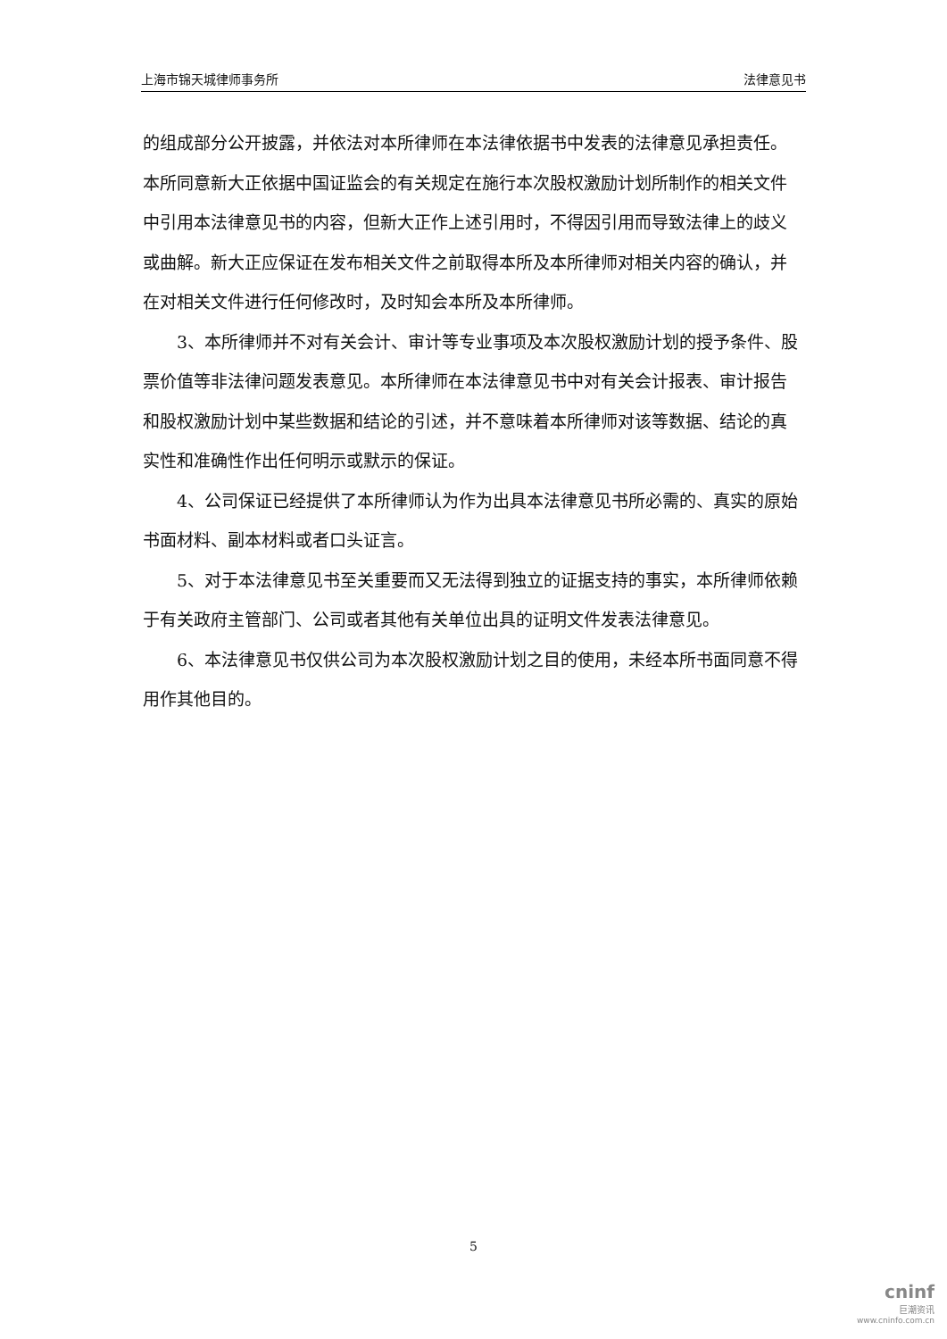上海市锦天城律师事务所 法律意见书
的组成部分公开披露，并依法对本所律师在本法律依据书中发表的法律意见承担责任。本所同意新大正依据中国证监会的有关规定在施行本次股权激励计划所制作的相关文件中引用本法律意见书的内容，但新大正作上述引用时，不得因引用而导致法律上的歧义或曲解。新大正应保证在发布相关文件之前取得本所及本所律师对相关内容的确认，并在对相关文件进行任何修改时，及时知会本所及本所律师。
3、本所律师并不对有关会计、审计等专业事项及本次股权激励计划的授予条件、股票价值等非法律问题发表意见。本所律师在本法律意见书中对有关会计报表、审计报告和股权激励计划中某些数据和结论的引述，并不意味着本所律师对该等数据、结论的真实性和准确性作出任何明示或默示的保证。
4、公司保证已经提供了本所律师认为作为出具本法律意见书所必需的、真实的原始书面材料、副本材料或者口头证言。
5、对于本法律意见书至关重要而又无法得到独立的证据支持的事实，本所律师依赖于有关政府主管部门、公司或者其他有关单位出具的证明文件发表法律意见。
6、本法律意见书仅供公司为本次股权激励计划之目的使用，未经本所书面同意不得用作其他目的。
5
cninf
巨潮资讯
www.cninfo.com.cn